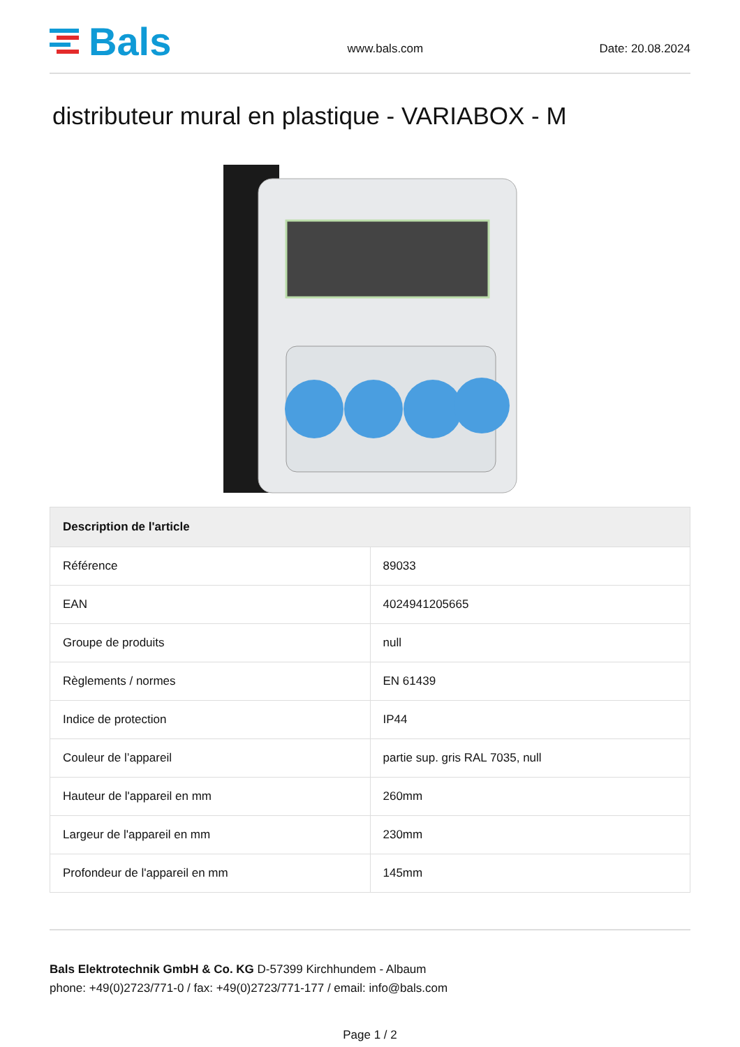Bals
www.bals.com
Date: 20.08.2024
distributeur mural en plastique - VARIABOX - M
| Description de l'article | |
| --- | --- |
| Référence | 89033 |
| EAN | 4024941205665 |
| Groupe de produits | null |
| Règlements / normes | EN 61439 |
| Indice de protection | IP44 |
| Couleur de l’appareil | partie sup. gris RAL 7035, null |
| Hauteur de l'appareil en mm | 260mm |
| Largeur de l'appareil en mm | 230mm |
| Profondeur de l'appareil en mm | 145mm |
Bals Elektrotechnik GmbH & Co. KG D-57399 Kirchhundem - Albaum
phone: +49(0)2723/771-0 / fax: +49(0)2723/771-177 / email: info@bals.com
Page 1 / 2